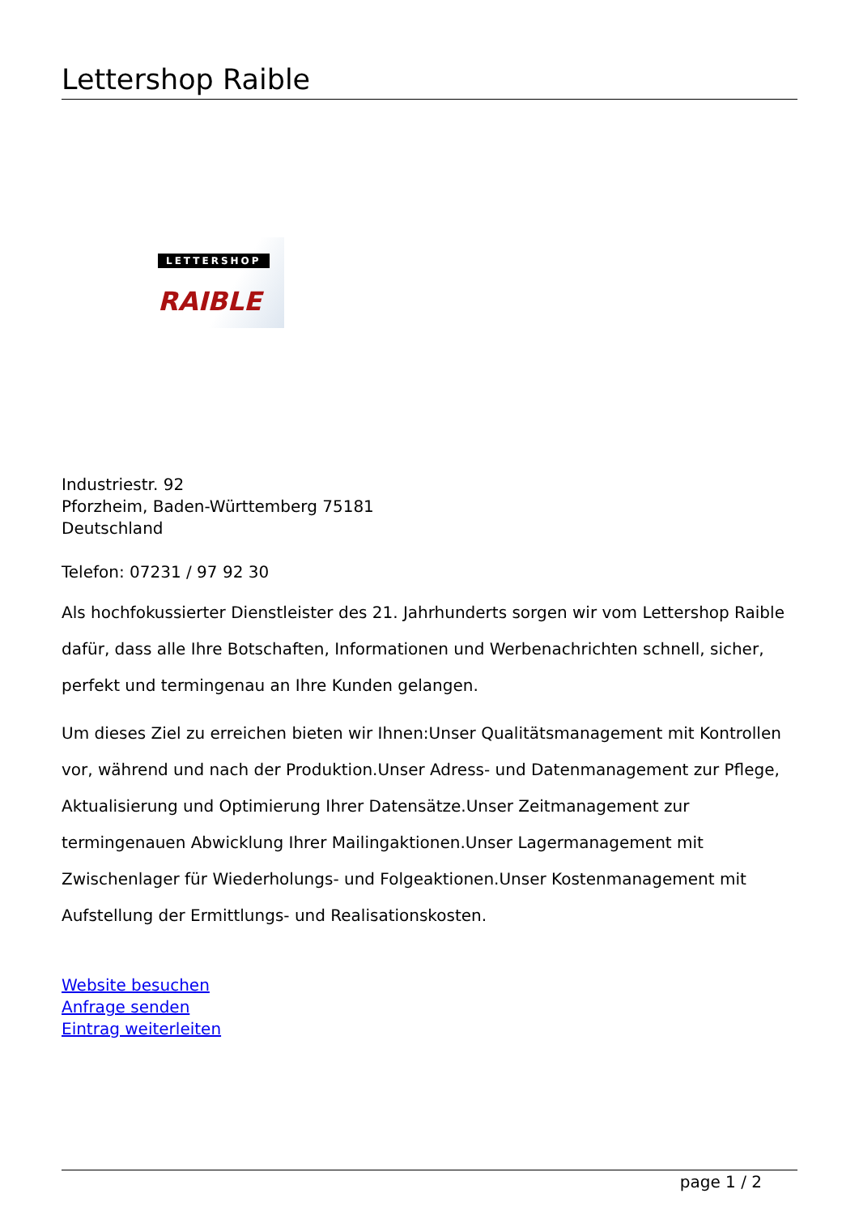Lettershop Raible
LETTERSHOP
RAIBLE
Industriestr. 92
Pforzheim, Baden-Württemberg 75181
Deutschland
Telefon: 07231 / 97 92 30
Als hochfokussierter Dienstleister des 21. Jahrhunderts sorgen wir vom Lettershop Raible dafür, dass alle Ihre Botschaften, Informationen und Werbenachrichten schnell, sicher, perfekt und termingenau an Ihre Kunden gelangen.
Um dieses Ziel zu erreichen bieten wir Ihnen:Unser Qualitätsmanagement mit Kontrollen vor, während und nach der Produktion.Unser Adress- und Datenmanagement zur Pflege, Aktualisierung und Optimierung Ihrer Datensätze.Unser Zeitmanagement zur termingenauen Abwicklung Ihrer Mailingaktionen.Unser Lagermanagement mit Zwischenlager für Wiederholungs- und Folgeaktionen.Unser Kostenmanagement mit Aufstellung der Ermittlungs- und Realisationskosten.
Website besuchen
Anfrage senden
Eintrag weiterleiten
page 1 / 2